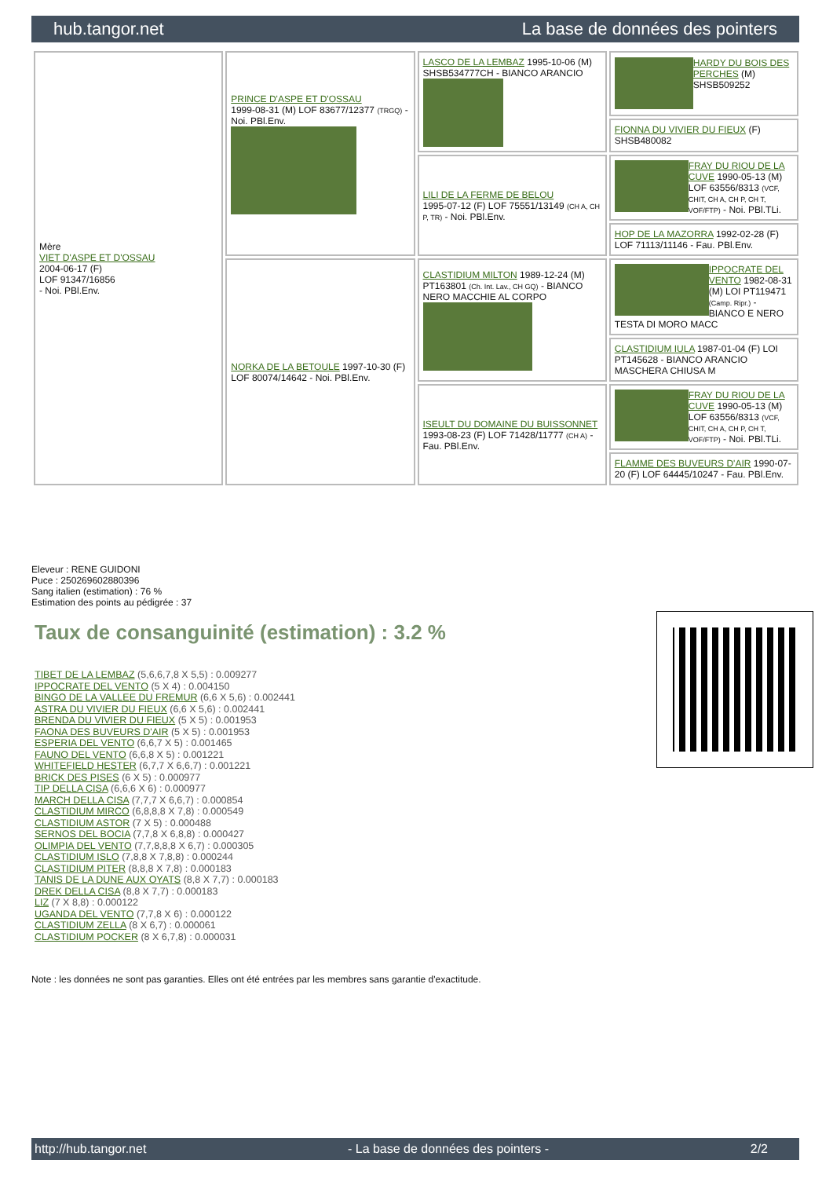hub.tangor.net La base de données des pointers
| Mère VIET D'ASPE ET D'OSSAU 2004-06-17 (F) LOF 91347/16856 - Noi. PBl.Env. | PRINCE D'ASPE ET D'OSSAU 1999-08-31 (M) LOF 83677/12377 (TRGQ) - Noi. PBl.Env. | LASCO DE LA LEMBAZ 1995-10-06 (M) SHSB534777CH - BIANCO ARANCIO | HARDY DU BOIS DES PERCHES (M) SHSB509252 |
| | | | FIONNA DU VIVIER DU FIEUX (F) SHSB480082 |
| | | LILI DE LA FERME DE BELOU 1995-07-12 (F) LOF 75551/13149 (CH A, CH P, TR) - Noi. PBl.Env. | FRAY DU RIOU DE LA CUVE 1990-05-13 (M) LOF 63556/8313 (VCF, CHIT, CH A, CH P, CH T, VOF/FTP) - Noi. PBl.TLi. |
| | | | HOP DE LA MAZORRA 1992-02-28 (F) LOF 71113/11146 - Fau. PBl.Env. |
| | NORKA DE LA BETOULE 1997-10-30 (F) LOF 80074/14642 - Noi. PBl.Env. | CLASTIDIUM MILTON 1989-12-24 (M) PT163801 (Ch. Int. Lav., CH GQ) - BIANCO NERO MACCHIE AL CORPO | IPPOCRATE DEL VENTO 1982-08-31 (M) LOI PT119471 (Camp. Ripr.) - BIANCO E NERO TESTA DI MORO MACC |
| | | | CLASTIDIUM IULA 1987-01-04 (F) LOI PT145628 - BIANCO ARANCIO MASCHERA CHIUSA M |
| | | ISEULT DU DOMAINE DU BUISSONNET 1993-08-23 (F) LOF 71428/11777 (CH A) - Fau. PBl.Env. | FRAY DU RIOU DE LA CUVE 1990-05-13 (M) LOF 63556/8313 (VCF, CHIT, CH A, CH P, CH T, VOF/FTP) - Noi. PBl.TLi. |
| | | | FLAMME DES BUVEURS D'AIR 1990-07-20 (F) LOF 64445/10247 - Fau. PBl.Env. |
Eleveur : RENE GUIDONI
Puce : 250269602880396
Sang italien (estimation) : 76 %
Estimation des points au pédigrée : 37
Taux de consanguinité (estimation) : 3.2 %
TIBET DE LA LEMBAZ (5,6,6,7,8 X 5,5) : 0.009277
IPPOCRATE DEL VENTO (5 X 4) : 0.004150
BINGO DE LA VALLEE DU FREMUR (6,6 X 5,6) : 0.002441
ASTRA DU VIVIER DU FIEUX (6,6 X 5,6) : 0.002441
BRENDA DU VIVIER DU FIEUX (5 X 5) : 0.001953
FAONA DES BUVEURS D'AIR (5 X 5) : 0.001953
ESPERIA DEL VENTO (6,6,7 X 5) : 0.001465
FAUNO DEL VENTO (6,6,8 X 5) : 0.001221
WHITEFIELD HESTER (6,7,7 X 6,6,7) : 0.001221
BRICK DES PISES (6 X 5) : 0.000977
TIP DELLA CISA (6,6,6 X 6) : 0.000977
MARCH DELLA CISA (7,7,7 X 6,6,7) : 0.000854
CLASTIDIUM MIRCO (6,8,8,8 X 7,8) : 0.000549
CLASTIDIUM ASTOR (7 X 5) : 0.000488
SERNOS DEL BOCIA (7,7,8 X 6,8,8) : 0.000427
OLIMPIA DEL VENTO (7,7,8,8,8 X 6,7) : 0.000305
CLASTIDIUM ISLO (7,8,8 X 7,8,8) : 0.000244
CLASTIDIUM PITER (8,8,8 X 7,8) : 0.000183
TANIS DE LA DUNE AUX OYATS (8,8 X 7,7) : 0.000183
DREK DELLA CISA (8,8 X 7,7) : 0.000183
LIZ (7 X 8,8) : 0.000122
UGANDA DEL VENTO (7,7,8 X 6) : 0.000122
CLASTIDIUM ZELLA (8 X 6,7) : 0.000061
CLASTIDIUM POCKER (8 X 6,7,8) : 0.000031
Note : les données ne sont pas garanties. Elles ont été entrées par les membres sans garantie d'exactitude.
http://hub.tangor.net - La base de données des pointers - 2/2